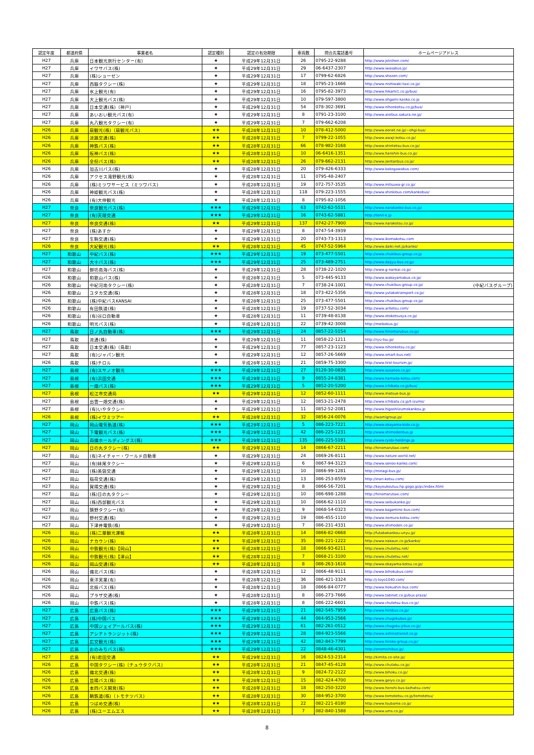| 認定年度 | 都道府県 | 事業者名 | 認定種別 | 認定の有効期限 | 車両数 | 問合先電話番号 | ホームページアドレス |
| --- | --- | --- | --- | --- | --- | --- | --- |
| H27 | 兵庫 | 日本観光旅行センター(有) | ★ | 平成29年12月31日 | 26 | 0795-22-9288 | http://www.jstnihon.com/ |
| H27 | 兵庫 | イワサバス(株) | ★ | 平成29年12月31日 | 29 | 06-6437-2307 | http://www.iwasabus.jp/ |
| H27 | 兵庫 | (株)ショーゼン | ★ | 平成29年12月31日 | 17 | 0799-62-6826 | http://www.shozen.com/ |
| H27 | 兵庫 | 西脇タクシー(株) | ★ | 平成29年12月31日 | 18 | 0795-23-1666 | http://www.nishiwaki-taxi.co.jp/ |
| H27 | 兵庫 | 氷上観光(有) | ★ | 平成29年12月31日 | 16 | 0795-82-3973 | http://www.hikami1.co.jp/bus/ |
| H27 | 兵庫 | 大上観光バス(株) | ★ | 平成29年12月31日 | 10 | 079-597-3800 | http://www.ohgami-kanko.co.jp |
| H27 | 兵庫 | 日本交通(株)（神戸) | ★ | 平成29年12月31日 | 54 | 078-302-3691 | http://www.nihonkotsu.co.jp/bus/ |
| H27 | 兵庫 | あいおい観光バス(有) | ★ | 平成29年12月31日 | 8 | 0791-23-3100 | http://www.aioibus.sakura.ne.jp/ |
| H27 | 兵庫 | 丸八観光タクシー(有) | ★ | 平成29年12月31日 | 7 | 079-662-6208 | |
| H26 | 兵庫 | 扇観光(株)（扇観光バス) | ★★ | 平成28年12月31日 | 10 | 078-412-5000 | http://www.eonet.ne.jp/~ohgi-bus/ |
| H26 | 兵庫 | 淡路交通(株) | ★★ | 平成28年12月31日 | 7 | 0799-22-1055 | http://www.awaji-kotsu.co.jp/ |
| H26 | 兵庫 | 神鉄バス(株) | ★★ | 平成28年12月31日 | 66 | 078-982-3168 | http://www.shintetsu-bus.co.jp/ |
| H26 | 兵庫 | 阪神バス(株) | ★★ | 平成28年12月31日 | 10 | 06-6416-1351 | http://www.hanshin-bus.co.jp/ |
| H26 | 兵庫 | 全但バス(株) | ★★ | 平成28年12月31日 | 26 | 079-662-2131 | http://www.zentanbus.co.jp/ |
| H26 | 兵庫 | 加古川バス(株) | ★ | 平成28年12月31日 | 20 | 079-426-6333 | http://www.kakogawabus.com/ |
| H26 | 兵庫 | アクセス滝野観光(株) | ★ | 平成28年12月31日 | 11 | 0795-48-2407 | |
| H26 | 兵庫 | (株)ミツワサービス（ミツワバス) | ★ | 平成28年12月31日 | 19 | 072-757-3535 | http://www.mitsuwa-gr.co.jp/ |
| H26 | 兵庫 | 神姫観光バス(株) | ★ | 平成28年12月31日 | 118 | 079-223-1555 | http://www.shinkibus.com/kankobus/ |
| H26 | 兵庫 | (有)大伸観光 | ★ | 平成28年12月31日 | 8 | 0795-82-1056 | |
| H27 | 奈良 | 奈良観光バス(株) | ★★★ | 平成29年12月31日 | 63 | 0742-62-5531 | http://www.narakanko-bus.co.jp/ |
| H27 | 奈良 | (有)天理交通 | ★★★ | 平成29年12月31日 | 16 | 0743-62-5881 | http://tenri-k.jp |
| H27 | 奈良 | 奈良交通(株) | ★★ | 平成29年12月31日 | 137 | 0742-27-7900 | http://www.narakotsu.co.jp/ |
| H27 | 奈良 | (株)あすか | ★ | 平成29年12月31日 | 8 | 0747-54-3939 | |
| H27 | 奈良 | 生駒交通(株) | ★ | 平成29年12月31日 | 20 | 0743-73-1313 | http://www.ikomakotsu.com |
| H26 | 奈良 | 大紀観光(株) | ★★ | 平成28年12月31日 | 45 | 0747-52-5964 | http://www.daiki-net.jp/kanko/ |
| H27 | 和歌山 | 中紀バス(株) | ★★★ | 平成29年12月31日 | 19 | 073-477-5501 | http://www.chukibus-group.co.jp |
| H27 | 和歌山 | 大十バス(株) | ★★★ | 平成29年12月31日 | 25 | 073-489-2751 | http://www.daijyu-bus.co.jp/ |
| H27 | 和歌山 | 御坊南海バス(株) | ★ | 平成29年12月31日 | 28 | 0738-22-1020 | http://www.g-nankai.co.jp/ |
| H26 | 和歌山 | 和歌山バス(株) | ★ | 平成28年12月31日 | 5 | 073-445-9133 | http://www.wakayamabus.co.jp/ |
| H26 | 和歌山 | 中紀河南タクシー(株) | ★ | 平成28年12月31日 | 7 | 0738-24-1001 | http://www.chukibus-group.co.jp/ (中紀バスグループ) |
| H26 | 和歌山 | ユタカ交通(株) | ★ | 平成28年12月31日 | 18 | 073-422-5356 | http://www.yutakatransport.co.jp/ |
| H26 | 和歌山 | (株)中紀バスKANSAI | ★ | 平成28年12月31日 | 25 | 073-477-5501 | http://www.chukibus-group.co.jp/ |
| H26 | 和歌山 | 有田鉄道(株) | ★ | 平成28年12月31日 | 19 | 0737-52-3034 | http://www.aritetsu.com/ |
| H26 | 和歌山 | (有)谷口自動車 | ★ | 平成28年12月31日 | 11 | 0739-48-8138 | http://www.otokotsusya.co.jp/ |
| H26 | 和歌山 | 明光バス(株) | ★ | 平成28年12月31日 | 22 | 0739-42-3008 | http://meikobus.jp/ |
| H27 | 鳥取 | 日ノ丸自動車(株) | ★★★ | 平成29年12月31日 | 24 | 0857-22-5154 | http://www.hinomarubus.co.jp/ |
| H27 | 鳥取 | 流通(株) | ★ | 平成29年12月31日 | 11 | 0858-22-1211 | http://ryu-tsu.jp/ |
| H27 | 鳥取 | 日本交通(株)（鳥取) | ★ | 平成29年12月31日 | 77 | 0857-23-1123 | http://www.nihonkotsu.co.jp/ |
| H27 | 鳥取 | (有)ジャパン観光 | ★ | 平成29年12月31日 | 12 | 0857-26-5669 | http://www.smart-bus.net/ |
| H26 | 鳥取 | (株)チロル | ★ | 平成28年12月31日 | 21 | 0859-75-3300 | http://www.tirol-tourism.jp/ |
| H27 | 島根 | (有)スサノオ観光 | ★★★ | 平成29年12月31日 | 27 | 0120-30-0836 | http://www.susanoo.co.jp/ |
| H27 | 島根 | (有)浜田交通 | ★★★ | 平成29年12月31日 | 9 | 0855-24-8381 | http://www.hamada-kotsu.com/ |
| H27 | 島根 | 一畑バス(株) | ★★★ | 平成29年12月31日 | 5 | 0852-20-5200 | http://www.ichibata.co.jp/bus/ |
| H27 | 島根 | 松江市交通局 | ★★ | 平成29年12月31日 | 12 | 0852-60-1111 | http://www.matsue-bus.jp |
| H27 | 島根 | 出雲一畑交通(株) | ★ | 平成29年12月31日 | 12 | 0853-21-2478 | http://www.ichibata.co.jp/t-izumo/ |
| H27 | 島根 | (有)いやタクシー | ★ | 平成29年12月31日 | 11 | 0852-52-2081 | http://www.higashiizumokankou.jp |
| H26 | 島根 | (株)イワミツアー | ★★ | 平成28年12月31日 | 32 | 0856-24-0076 | http://iwamigroup.jp/ |
| H27 | 岡山 | 岡山電気軌道(株) | ★★★ | 平成29年12月31日 | 5 | 086-223-7221 | http://www.okayama-kido.co.jp |
| H27 | 岡山 | 下電観光バス(株) | ★★★ | 平成29年12月31日 | 42 | 086-225-1231 | http://www.shimodenbus.jp |
| H27 | 岡山 | 両備ホールディングス(株) | ★★★ | 平成29年12月31日 | 135 | 086-225-5191 | http://www.ryobi-holdings.jp |
| H27 | 岡山 | 日の丸タクシー(株) | ★★ | 平成29年12月31日 | 14 | 0866-67-2211 | http://hinomarutaxi.com/ |
| H27 | 岡山 | (有)ネイチャー・ワールド自動車 | ★ | 平成29年12月31日 | 24 | 0869-26-8111 | http://www.nature-world.net/ |
| H27 | 岡山 | (有)妹尾タクシー | ★ | 平成29年12月31日 | 6 | 0867-94-3123 | http://www.senoo-kanko.com/ |
| H27 | 岡山 | (株)美袋交通 | ★ | 平成29年12月31日 | 10 | 0866-99-1281 | http://minagi-bus.jp/ |
| H27 | 岡山 | 稲荷交通(株) | ★ | 平成29年12月31日 | 13 | 086-253-8559 | http://inari-kotsu.com/ |
| H27 | 岡山 | 賀陽交通(株) | ★ | 平成29年12月31日 | 8 | 0866-56-7201 | http://kayoukoutuu.hp.gogo.jp/pc/index.html |
| H27 | 岡山 | (株)日の丸タクシー | ★ | 平成29年12月31日 | 10 | 086-698-1288 | http://hinomarutaxi.com/ |
| H27 | 岡山 | (株)西部観光バス | ★ | 平成29年12月31日 | 10 | 0866-62-1110 | http://www.seibukanko.jp/ |
| H27 | 岡山 | 鏡野タクシー(有) | ★ | 平成29年12月31日 | 9 | 0868-54-0323 | http://www.kagamino-bus.com/ |
| H27 | 岡山 | 野村交通(株) | ★ | 平成29年12月31日 | 19 | 086-455-1110 | http://www.nomura-kotsu.com/ |
| H27 | 岡山 | 下津井電鉄(株) | ★ | 平成29年12月31日 | 7 | 086-231-4331 | http://www.shimoden.co.jp/ |
| H26 | 岡山 | (株)二葉観光運輸 | ★★ | 平成28年12月31日 | 14 | 0866-82-0668 | http://futabakankou-unyu.jp/ |
| H26 | 岡山 | ナカウン(株) | ★★ | 平成28年12月31日 | 35 | 086-221-1222 | http://www.nakaun.co.jp/kanko/ |
| H26 | 岡山 | 中鉄観光(株)【岡山】 | ★★ | 平成28年12月31日 | 18 | 0866-93-6211 | http://www.chutetsu.net/ |
| H26 | 岡山 | 中鉄観光(株)【津山】 | ★★ | 平成28年12月31日 | 7 | 0868-21-3100 | http://www.chutetsu.net/ |
| H26 | 岡山 | 岡山交通(株) | ★★ | 平成28年12月31日 | 8 | 086-263-1616 | http://www.okayama-kotsu.co.jp/ |
| H26 | 岡山 | 備北バス(株) | ★ | 平成28年12月31日 | 12 | 0866-48-9111 | http://www.bihokubus.com/ |
| H26 | 岡山 | 東洋実業(有) | ★ | 平成28年12月31日 | 36 | 086-421-3324 | http://j-toyo1040.com/ |
| H26 | 岡山 | 北振バス(株) | ★ | 平成28年12月31日 | 18 | 0866-84-0777 | http://www.hokushin-bus.com/ |
| H26 | 岡山 | プラザ交通(株) | ★ | 平成28年12月31日 | 8 | 086-273-7666 | http://www.tabinet.co.jp/bus praza/ |
| H26 | 岡山 | 中鉄バス(株) | ★ | 平成28年12月31日 | 8 | 086-222-6601 | http://www.chutetsu-bus.co.jp/ |
| H27 | 広島 | 広島バス(株) | ★★★ | 平成29年12月31日 | 21 | 082-545-7959 | http://www.hirobus.co.jp/ |
| H27 | 広島 | (株)中国バス | ★★★ | 平成29年12月31日 | 44 | 084-953-2566 | http://www.chugokubus.jp/ |
| H27 | 広島 | 中国ジェイアールバス(株) | ★★★ | 平成29年12月31日 | 61 | 082-261-0512 | http://www.chugoku-jrbus.co.jp/ |
| H27 | 広島 | アシナトランジット(株) | ★★★ | 平成29年12月31日 | 28 | 084-923-5566 | http://www.ashinatransit.co.jp |
| H27 | 広島 | 広交観光(株) | ★★★ | 平成29年12月31日 | 42 | 082-843-7799 | http://www.hiroko-group.co.jp/ |
| H27 | 広島 | おのみちバス(株) | ★★★ | 平成29年12月31日 | 22 | 0848-46-4301 | http://onomichibus.jp/ |
| H27 | 広島 | (有)君田交通 | ★★ | 平成29年12月31日 | 16 | 0824-53-2314 | http://kimita.co-site.jp/ |
| H26 | 広島 | 中国タクシー(株)（チュウタクバス) | ★★ | 平成28年12月31日 | 21 | 0847-45-4128 | http://www.chutaku.co.jp/ |
| H26 | 広島 | 備北交通(株) | ★★ | 平成28年12月31日 | 9 | 0824-72-2122 | http://www.bihoku.co.jp/ |
| H26 | 広島 | 芸陽バス(株) | ★★ | 平成28年12月31日 | 15 | 082-424-4700 | http://www.geiyo.co.jp/ |
| H26 | 広島 | 本四バス開発(株) | ★★ | 平成28年12月31日 | 18 | 082-250-3220 | http://www.honshi-bus-kaihatsu.com/ |
| H26 | 広島 | 鞆鉄道(株)（トモテツバス) | ★★ | 平成28年12月31日 | 30 | 084-952-3700 | http://www.tomotetsu.co.jp/tomotetsu/ |
| H26 | 広島 | つばめ交通(株) | ★★ | 平成28年12月31日 | 22 | 082-221-8180 | http://www.tsubame.co.jp/ |
| H26 | 広島 | (株)ユーエムエス | ★★ | 平成28年12月31日 | 7 | 082-840-1588 | http://www.ums.co.jp/ |
8